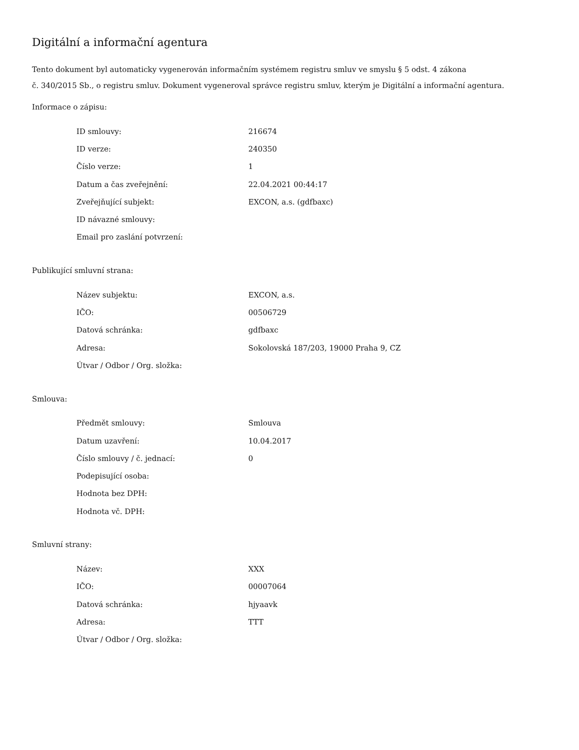Digitální a informační agentura
Tento dokument byl automaticky vygenerován informačním systémem registru smluv ve smyslu § 5 odst. 4 zákona
č. 340/2015 Sb., o registru smluv. Dokument vygeneroval správce registru smluv, kterým je Digitální a informační agentura.
Informace o zápisu:
| ID smlouvy: | 216674 |
| ID verze: | 240350 |
| Číslo verze: | 1 |
| Datum a čas zveřejnění: | 22.04.2021 00:44:17 |
| Zveřejňující subjekt: | EXCON, a.s. (gdfbaxc) |
| ID návazné smlouvy: | |
| Email pro zaslání potvrzení: | |
Publikující smluvní strana:
| Název subjektu: | EXCON, a.s. |
| IČO: | 00506729 |
| Datová schránka: | gdfbaxc |
| Adresa: | Sokolovská 187/203, 19000 Praha 9, CZ |
| Útvar / Odbor / Org. složka: | |
Smlouva:
| Předmět smlouvy: | Smlouva |
| Datum uzavření: | 10.04.2017 |
| Číslo smlouvy / č. jednací: | 0 |
| Podepisující osoba: | |
| Hodnota bez DPH: | |
| Hodnota vč. DPH: | |
Smluvní strany:
| Název: | XXX |
| IČO: | 00007064 |
| Datová schránka: | hjyaavk |
| Adresa: | TTT |
| Útvar / Odbor / Org. složka: | |